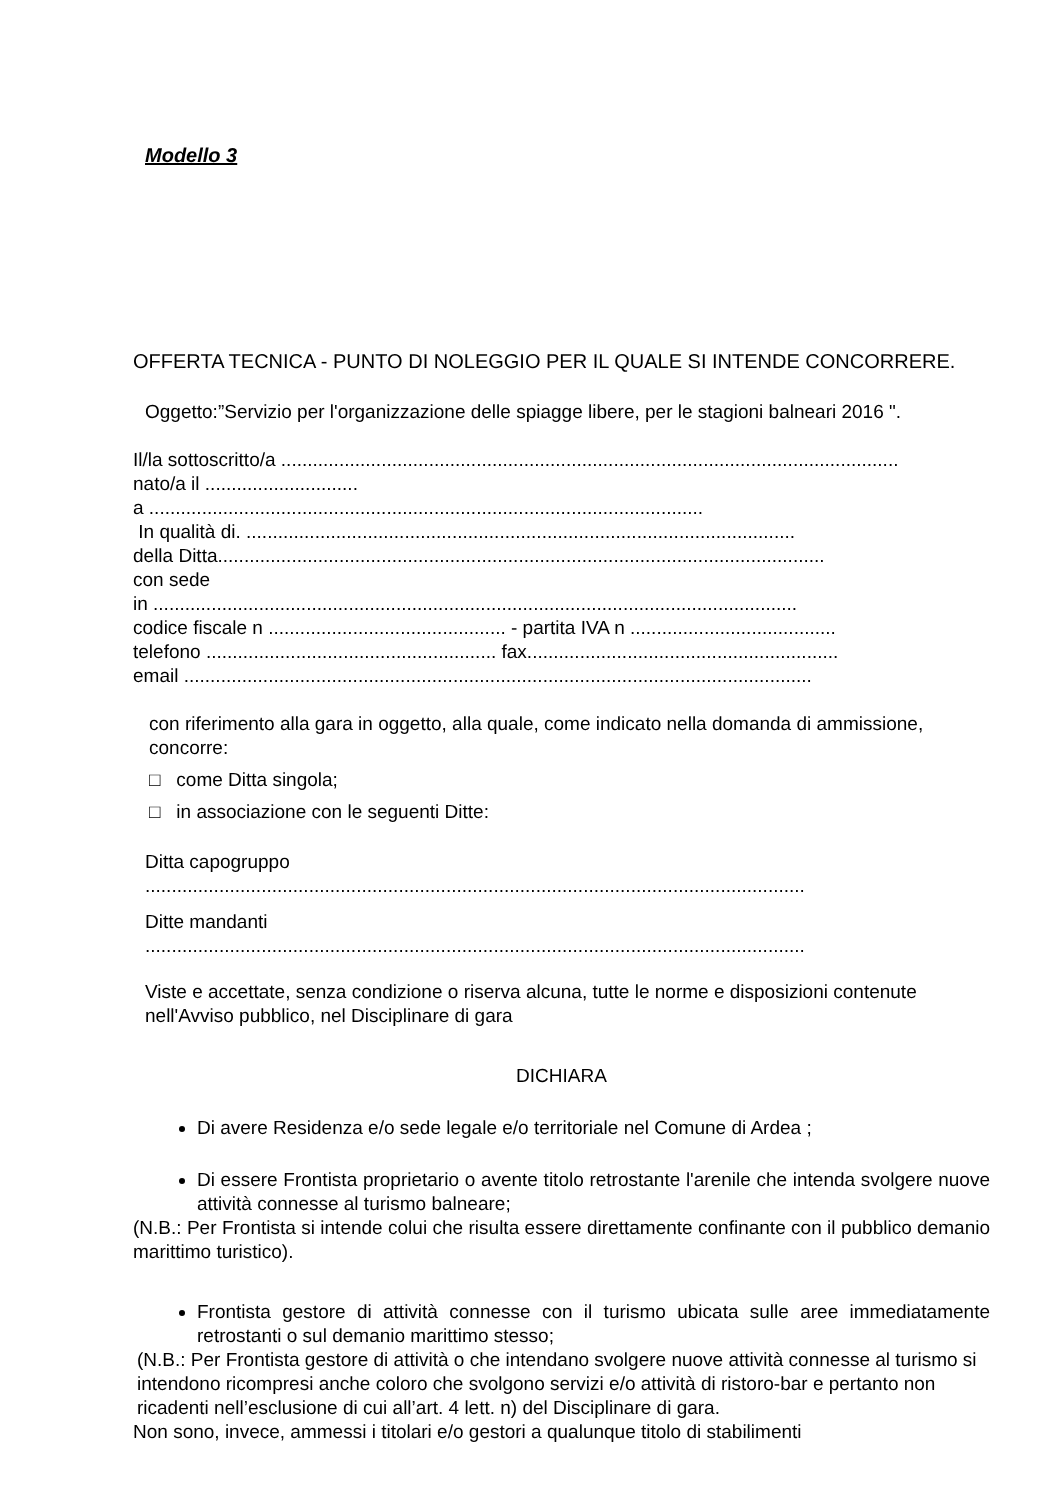Modello 3
OFFERTA TECNICA - PUNTO DI NOLEGGIO PER IL QUALE SI INTENDE CONCORRERE.
Oggetto:”Servizio per l'organizzazione delle spiagge libere, per le stagioni balneari 2016 ".
Il/la sottoscritto/a .....................................................................................................................
nato/a il .............................
a .........................................................................................................
In qualità di. ........................................................................................................
della Ditta...................................................................................................................
con sede
in ..........................................................................................................................
codice fiscale n ............................................. - partita IVA n .......................................
telefono ....................................................... fax...........................................................
email .......................................................................................................................
con riferimento alla gara in oggetto, alla quale, come indicato nella domanda di ammissione, concorre:
□ come Ditta singola;
□ in associazione con le seguenti Ditte:
Ditta capogruppo
.............................................................................................................................
Ditte mandanti
.............................................................................................................................
Viste e accettate, senza condizione o riserva alcuna, tutte le norme e disposizioni contenute nell'Avviso pubblico, nel Disciplinare di gara
DICHIARA
Di avere Residenza e/o sede legale e/o territoriale nel Comune di Ardea ;
Di essere Frontista proprietario o avente titolo retrostante l'arenile che intenda svolgere nuove attività connesse al turismo balneare;
(N.B.: Per Frontista si intende colui che risulta essere direttamente confinante con il pubblico demanio marittimo turistico).
Frontista gestore di attività connesse con il turismo ubicata sulle aree immediatamente retrostanti o sul demanio marittimo stesso;
(N.B.: Per Frontista gestore di attività o che intendano svolgere nuove attività connesse al turismo si intendono ricompresi anche coloro che svolgono servizi e/o attività di ristoro-bar e pertanto non ricadenti nell’esclusione di cui all’art. 4 lett. n) del Disciplinare di gara.
Non sono, invece, ammessi i titolari e/o gestori a qualunque titolo di stabilimenti